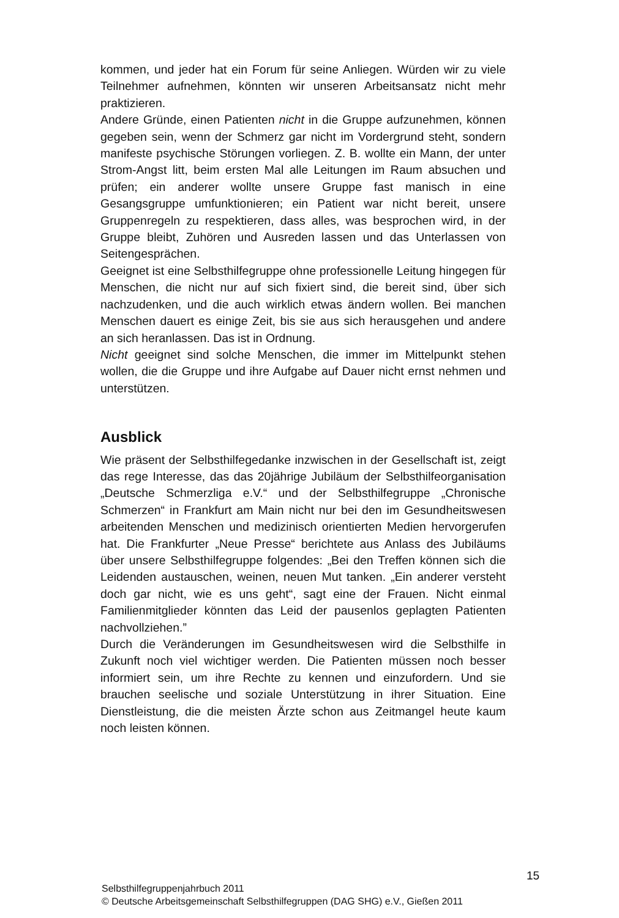kommen, und jeder hat ein Forum für seine Anliegen. Würden wir zu viele Teilnehmer aufnehmen, könnten wir unseren Arbeitsansatz nicht mehr praktizieren.
Andere Gründe, einen Patienten nicht in die Gruppe aufzunehmen, können gegeben sein, wenn der Schmerz gar nicht im Vordergrund steht, sondern manifeste psychische Störungen vorliegen. Z. B. wollte ein Mann, der unter Strom-Angst litt, beim ersten Mal alle Leitungen im Raum absuchen und prüfen; ein anderer wollte unsere Gruppe fast manisch in eine Gesangsgruppe umfunktionieren; ein Patient war nicht bereit, unsere Gruppenregeln zu respektieren, dass alles, was besprochen wird, in der Gruppe bleibt, Zuhören und Ausreden lassen und das Unterlassen von Seitengesprächen.
Geeignet ist eine Selbsthilfegruppe ohne professionelle Leitung hingegen für Menschen, die nicht nur auf sich fixiert sind, die bereit sind, über sich nachzudenken, und die auch wirklich etwas ändern wollen. Bei manchen Menschen dauert es einige Zeit, bis sie aus sich herausgehen und andere an sich heranlassen. Das ist in Ordnung.
Nicht geeignet sind solche Menschen, die immer im Mittelpunkt stehen wollen, die die Gruppe und ihre Aufgabe auf Dauer nicht ernst nehmen und unterstützen.
Ausblick
Wie präsent der Selbsthilfegedanke inzwischen in der Gesellschaft ist, zeigt das rege Interesse, das das 20jährige Jubiläum der Selbsthilfeorganisation „Deutsche Schmerzliga e.V.“ und der Selbsthilfegruppe „Chronische Schmerzen“ in Frankfurt am Main nicht nur bei den im Gesundheitswesen arbeitenden Menschen und medizinisch orientierten Medien hervorgerufen hat. Die Frankfurter „Neue Presse“ berichtete aus Anlass des Jubiläums über unsere Selbsthilfegruppe folgendes: „Bei den Treffen können sich die Leidenden austauschen, weinen, neuen Mut tanken. „Ein anderer versteht doch gar nicht, wie es uns geht“, sagt eine der Frauen. Nicht einmal Familienmitglieder könnten das Leid der pausenlos geplagten Patienten nachvollziehen.”
Durch die Veränderungen im Gesundheitswesen wird die Selbsthilfe in Zukunft noch viel wichtiger werden. Die Patienten müssen noch besser informiert sein, um ihre Rechte zu kennen und einzufordern. Und sie brauchen seelische und soziale Unterstützung in ihrer Situation. Eine Dienstleistung, die die meisten Ärzte schon aus Zeitmangel heute kaum noch leisten können.
15
Selbsthilfegruppenjahrbuch 2011
© Deutsche Arbeitsgemeinschaft Selbsthilfegruppen (DAG SHG) e.V., Gießen 2011